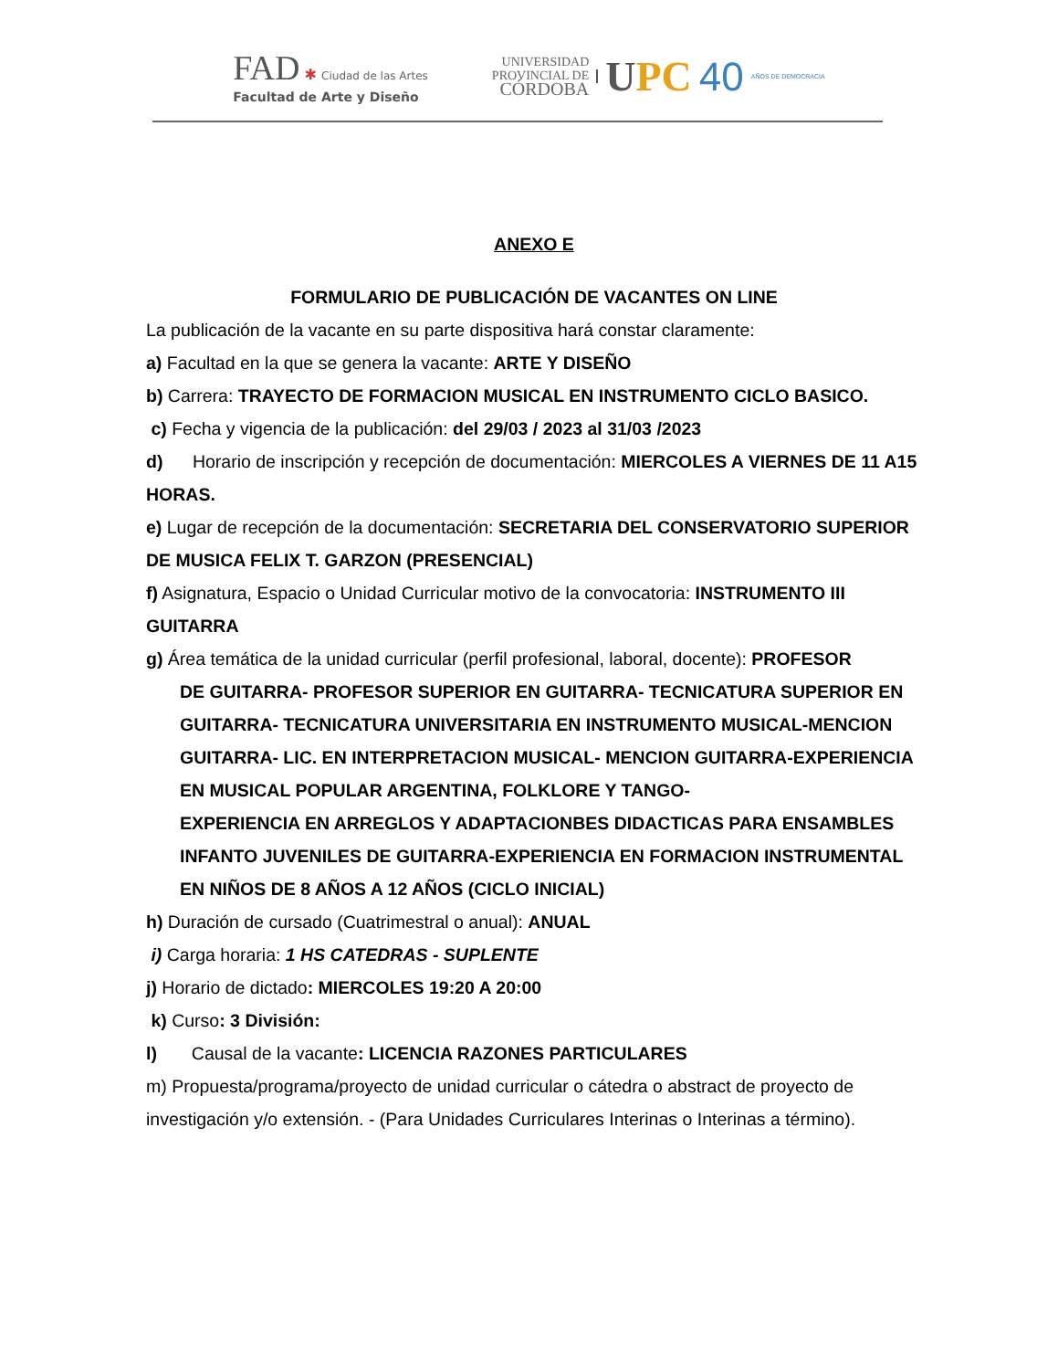FAD ✱ Ciudad de las Artes
Facultad de Arte y Diseño
UNIVERSIDAD
PROVINCIAL DE
CÓRDOBA
UPC 40
AÑOS DE DEMOCRACIA
ANEXO E
FORMULARIO DE PUBLICACIÓN DE VACANTES ON LINE
La publicación de la vacante en su parte dispositiva hará constar claramente:
a) Facultad en la que se genera la vacante: ARTE Y DISEÑO
b) Carrera: TRAYECTO DE FORMACION MUSICAL EN INSTRUMENTO CICLO BASICO.
c) Fecha y vigencia de la publicación: del 29/03 / 2023 al 31/03 /2023
d) Horario de inscripción y recepción de documentación: MIERCOLES A VIERNES DE 11 A15 HORAS.
e) Lugar de recepción de la documentación: SECRETARIA DEL CONSERVATORIO SUPERIOR DE MUSICA FELIX T. GARZON (PRESENCIAL)
f) Asignatura, Espacio o Unidad Curricular motivo de la convocatoria: INSTRUMENTO III GUITARRA
g) Área temática de la unidad curricular (perfil profesional, laboral, docente): PROFESOR
DE GUITARRA- PROFESOR SUPERIOR EN GUITARRA- TECNICATURA SUPERIOR EN GUITARRA- TECNICATURA UNIVERSITARIA EN INSTRUMENTO MUSICAL-MENCION GUITARRA- LIC. EN INTERPRETACION MUSICAL- MENCION GUITARRA-EXPERIENCIA EN MUSICAL POPULAR ARGENTINA, FOLKLORE Y TANGO-
EXPERIENCIA EN ARREGLOS Y ADAPTACIONBES DIDACTICAS PARA ENSAMBLES INFANTO JUVENILES DE GUITARRA-EXPERIENCIA EN FORMACION INSTRUMENTAL EN NIÑOS DE 8 AÑOS A 12 AÑOS (CICLO INICIAL)
h) Duración de cursado (Cuatrimestral o anual): ANUAL
i) Carga horaria: 1 HS CATEDRAS - SUPLENTE
j) Horario de dictado: MIERCOLES 19:20 A 20:00
k) Curso: 3 División:
l) Causal de la vacante: LICENCIA RAZONES PARTICULARES
m) Propuesta/programa/proyecto de unidad curricular o cátedra o abstract de proyecto de investigación y/o extensión. - (Para Unidades Curriculares Interinas o Interinas a término).